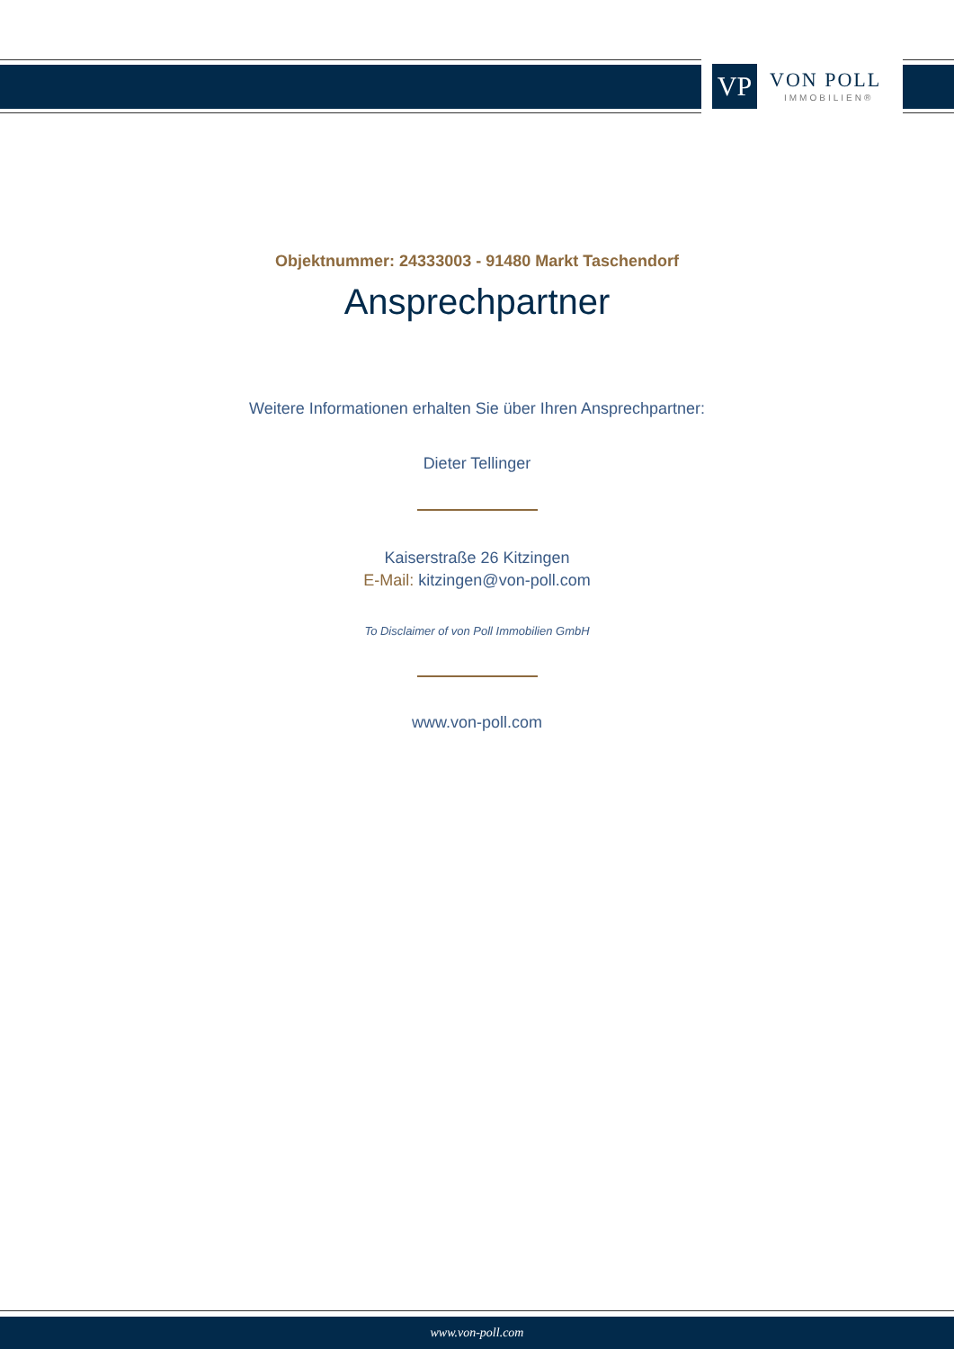VP
VON POLL
IMMOBILIEN®
Objektnummer: 24333003 - 91480 Markt Taschendorf
Ansprechpartner
Weitere Informationen erhalten Sie über Ihren Ansprechpartner:
Dieter Tellinger
Kaiserstraße 26 Kitzingen
E-Mail: kitzingen@von-poll.com
To Disclaimer of von Poll Immobilien GmbH
www.von-poll.com
www.von-poll.com